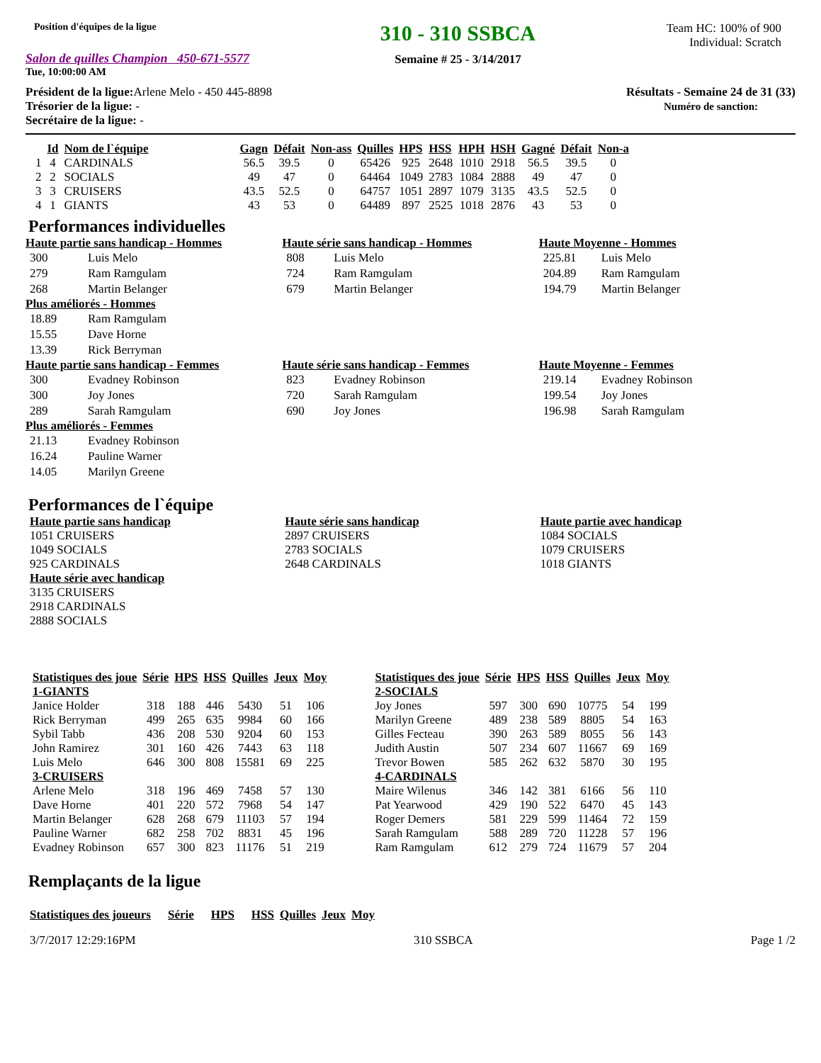Position d'équipes de la ligue
Salon de quilles Champion 450-671-5577
Tue, 10:00:00 AM
310 - 310 SSBCA
Semaine # 25 - 3/14/2017
Team HC: 100% of 900
Individual: Scratch
Président de la ligue: Arlene Melo - 450 445-8898
Trésorier de la ligue: -
Secrétaire de la ligue: -
Résultats - Semaine 24 de 31 (33)
Numéro de sanction:
| | Id | Nom de l`équipe | Gagn | Défait | Non-ass | Quilles | HPS | HSS | HPH | HSH | Gagné | Défait | Non-a |
| --- | --- | --- | --- | --- | --- | --- | --- | --- | --- | --- | --- | --- | --- |
| 1 | 4 | CARDINALS | 56.5 | 39.5 | 0 | 65426 | 925 | 2648 | 1010 | 2918 | 56.5 | 39.5 | 0 |
| 2 | 2 | SOCIALS | 49 | 47 | 0 | 64464 | 1049 | 2783 | 1084 | 2888 | 49 | 47 | 0 |
| 3 | 3 | CRUISERS | 43.5 | 52.5 | 0 | 64757 | 1051 | 2897 | 1079 | 3135 | 43.5 | 52.5 | 0 |
| 4 | 1 | GIANTS | 43 | 53 | 0 | 64489 | 897 | 2525 | 1018 | 2876 | 43 | 53 | 0 |
Performances individuelles
Haute partie sans handicap - Hommes
| 300 | Luis Melo |
| 279 | Ram Ramgulam |
| 268 | Martin Belanger |
Plus améliorés - Hommes
| 18.89 | Ram Ramgulam |
| 15.55 | Dave Horne |
| 13.39 | Rick Berryman |
Haute série sans handicap - Hommes
| 808 | Luis Melo |
| 724 | Ram Ramgulam |
| 679 | Martin Belanger |
Haute Moyenne - Hommes
| 225.81 | Luis Melo |
| 204.89 | Ram Ramgulam |
| 194.79 | Martin Belanger |
Haute partie sans handicap - Femmes
| 300 | Evadney Robinson |
| 300 | Joy Jones |
| 289 | Sarah Ramgulam |
Plus améliorés - Femmes
| 21.13 | Evadney Robinson |
| 16.24 | Pauline Warner |
| 14.05 | Marilyn Greene |
Haute série sans handicap - Femmes
| 823 | Evadney Robinson |
| 720 | Sarah Ramgulam |
| 690 | Joy Jones |
Haute Moyenne - Femmes
| 219.14 | Evadney Robinson |
| 199.54 | Joy Jones |
| 196.98 | Sarah Ramgulam |
Performances de l`équipe
Haute partie sans handicap
1051 CRUISERS
1049 SOCIALS
925 CARDINALS
Haute série avec handicap
3135 CRUISERS
2918 CARDINALS
2888 SOCIALS
Haute série sans handicap
2897 CRUISERS
2783 SOCIALS
2648 CARDINALS
Haute partie avec handicap
1084 SOCIALS
1079 CRUISERS
1018 GIANTS
| Statistiques des joue | Série | HPS | HSS | Quilles | Jeux | Moy |
| --- | --- | --- | --- | --- | --- | --- |
| 1-GIANTS | | | | | | |
| Janice Holder | 318 | 188 | 446 | 5430 | 51 | 106 |
| Rick Berryman | 499 | 265 | 635 | 9984 | 60 | 166 |
| Sybil Tabb | 436 | 208 | 530 | 9204 | 60 | 153 |
| John Ramirez | 301 | 160 | 426 | 7443 | 63 | 118 |
| Luis Melo | 646 | 300 | 808 | 15581 | 69 | 225 |
| 3-CRUISERS | | | | | | |
| Arlene Melo | 318 | 196 | 469 | 7458 | 57 | 130 |
| Dave Horne | 401 | 220 | 572 | 7968 | 54 | 147 |
| Martin Belanger | 628 | 268 | 679 | 11103 | 57 | 194 |
| Pauline Warner | 682 | 258 | 702 | 8831 | 45 | 196 |
| Evadney Robinson | 657 | 300 | 823 | 11176 | 51 | 219 |
| Statistiques des joue | Série | HPS | HSS | Quilles | Jeux | Moy |
| --- | --- | --- | --- | --- | --- | --- |
| 2-SOCIALS | | | | | | |
| Joy Jones | 597 | 300 | 690 | 10775 | 54 | 199 |
| Marilyn Greene | 489 | 238 | 589 | 8805 | 54 | 163 |
| Gilles Fecteau | 390 | 263 | 589 | 8055 | 56 | 143 |
| Judith Austin | 507 | 234 | 607 | 11667 | 69 | 169 |
| Trevor Bowen | 585 | 262 | 632 | 5870 | 30 | 195 |
| 4-CARDINALS | | | | | | |
| Maire Wilenus | 346 | 142 | 381 | 6166 | 56 | 110 |
| Pat Yearwood | 429 | 190 | 522 | 6470 | 45 | 143 |
| Roger Demers | 581 | 229 | 599 | 11464 | 72 | 159 |
| Sarah Ramgulam | 588 | 289 | 720 | 11228 | 57 | 196 |
| Ram Ramgulam | 612 | 279 | 724 | 11679 | 57 | 204 |
Remplaçants de la ligue
| Statistiques des joueurs | Série | HPS | HSS | Quilles | Jeux | Moy |
| --- | --- | --- | --- | --- | --- | --- |
3/7/2017 12:29:16PM 310 SSBCA Page 1 /2